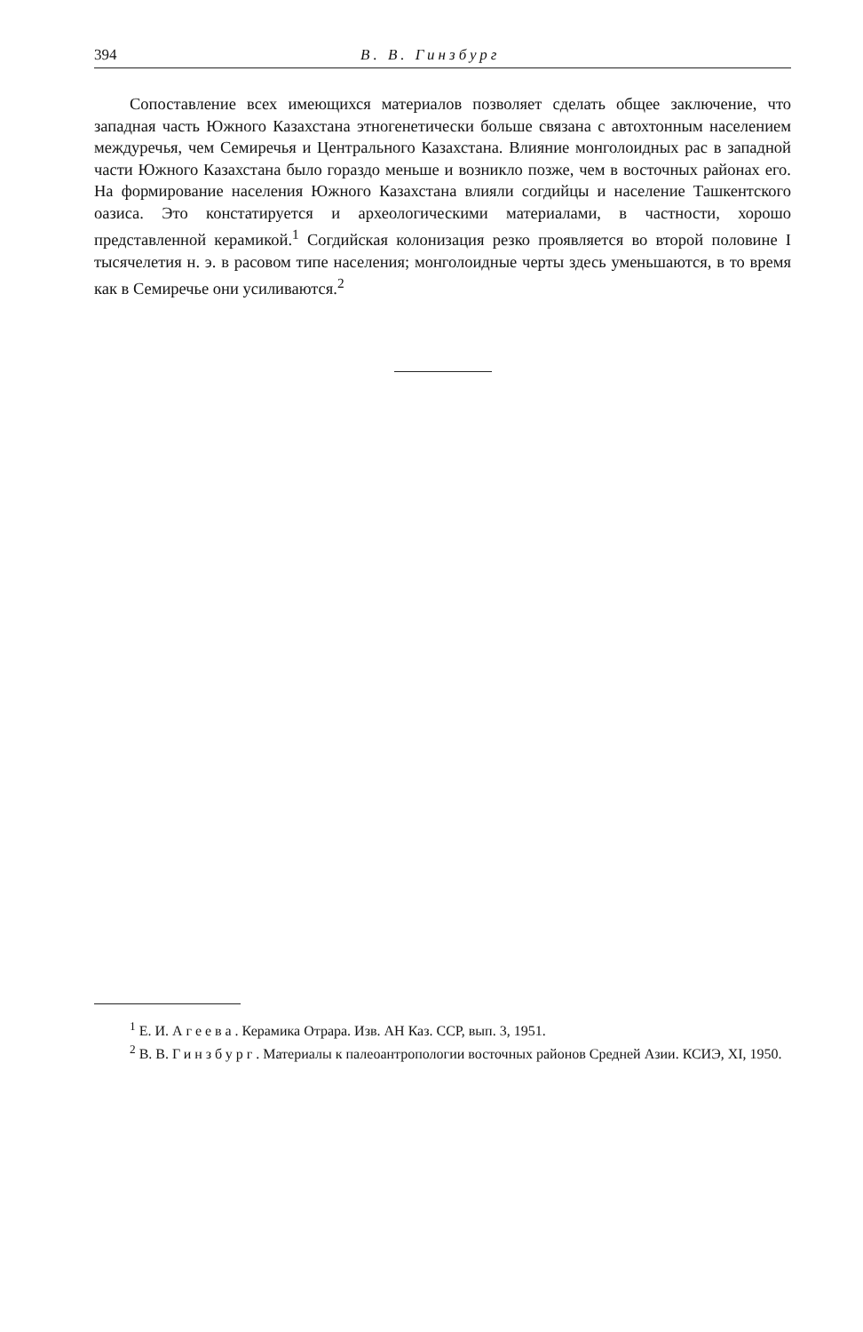394 В. В. Гинзбург
Сопоставление всех имеющихся материалов позволяет сделать общее заключение, что западная часть Южного Казахстана этногенетически больше связана с автохтонным населением междуречья, чем Семиречья и Центрального Казахстана. Влияние монголоидных рас в западной части Южного Казахстана было гораздо меньше и возникло позже, чем в восточных районах его. На формирование населения Южного Казахстана влияли согдийцы и население Ташкентского оазиса. Это констатируется и археологическими материалами, в частности, хорошо представленной керамикой.<sup>1</sup> Согдийская колонизация резко проявляется во второй половине I тысячелетия н. э. в расовом типе населения; монголоидные черты здесь уменьшаются, в то время как в Семиречье они усиливаются.<sup>2</sup>
<sup>1</sup> Е. И. Агеева. Керамика Отрара. Изв. АН Каз. ССР, вып. 3, 1951.
<sup>2</sup> В. В. Гинзбург. Материалы к палеоантропологии восточных районов Средней Азии. КСИЭ, XI, 1950.